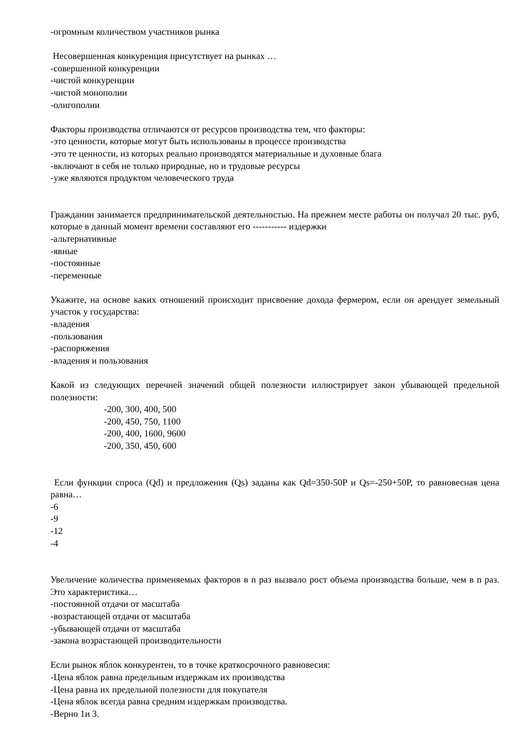-огромным количеством участников рынка
Несовершенная конкуренция присутствует на рынках …
-совершенной конкуренции
-чистой конкуренции
-чистой монополии
-олигополии
Факторы производства отличаются от ресурсов производства тем, что факторы:
-это ценности, которые могут быть использованы в процессе производства
-это те ценности, из которых реально производятся материальные и духовные блага
-включают в себя не только природные, но и трудовые ресурсы
-уже являются продуктом человеческого труда
Гражданин занимается предпринимательской деятельностью. На прежнем месте работы он получал 20 тыс. руб, которые в данный момент времени составляют его ----------- издержки
-альтернативные
-явные
-постоянные
-переменные
Укажите, на основе каких отношений происходит присвоение дохода фермером, если он арендует земельный участок у государства:
-владения
-пользования
-распоряжения
-владения и пользования
Какой из следующих перечней значений общей полезности иллюстрирует закон убывающей предельной полезности:
-200, 300, 400, 500
-200, 450, 750, 1100
-200, 400, 1600, 9600
-200, 350, 450, 600
Если функции спроса (Qd) и предложения (Qs) заданы как Qd=350-50P и Qs=-250+50P, то равновесная цена равна…
-6
-9
-12
-4
Увеличение количества применяемых факторов в n раз вызвало рост объема производства больше, чем в n раз. Это характеристика…
-постоянной отдачи от масштаба
-возрастающей отдачи от масштаба
-убывающей отдачи от масштаба
-закона возрастающей производительности
Если рынок яблок конкурентен, то в точке краткосрочного равновесия:
-Цена яблок равна предельным издержкам их производства
-Цена равна их предельной полезности для покупателя
-Цена яблок всегда равна средним издержкам производства.
-Верно 1и 3.